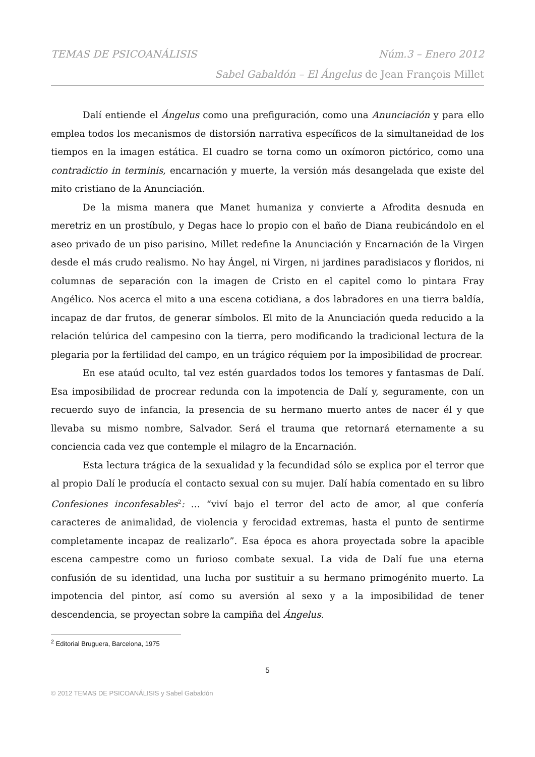TEMAS DE PSICOANÁLISIS Núm.3 – Enero 2012
Sabel Gabaldón – El Ángelus de Jean François Millet
Dalí entiende el Ángelus como una prefiguración, como una Anunciación y para ello emplea todos los mecanismos de distorsión narrativa específicos de la simultaneidad de los tiempos en la imagen estática. El cuadro se torna como un oxímoron pictórico, como una contradictio in terminis, encarnación y muerte, la versión más desangelada que existe del mito cristiano de la Anunciación.
De la misma manera que Manet humaniza y convierte a Afrodita desnuda en meretriz en un prostíbulo, y Degas hace lo propio con el baño de Diana reubicándolo en el aseo privado de un piso parisino, Millet redefine la Anunciación y Encarnación de la Virgen desde el más crudo realismo. No hay Ángel, ni Virgen, ni jardines paradisiacos y floridos, ni columnas de separación con la imagen de Cristo en el capitel como lo pintara Fray Angélico. Nos acerca el mito a una escena cotidiana, a dos labradores en una tierra baldía, incapaz de dar frutos, de generar símbolos. El mito de la Anunciación queda reducido a la relación telúrica del campesino con la tierra, pero modificando la tradicional lectura de la plegaria por la fertilidad del campo, en un trágico réquiem por la imposibilidad de procrear.
En ese ataúd oculto, tal vez estén guardados todos los temores y fantasmas de Dalí. Esa imposibilidad de procrear redunda con la impotencia de Dalí y, seguramente, con un recuerdo suyo de infancia, la presencia de su hermano muerto antes de nacer él y que llevaba su mismo nombre, Salvador. Será el trauma que retornará eternamente a su conciencia cada vez que contemple el milagro de la Encarnación.
Esta lectura trágica de la sexualidad y la fecundidad sólo se explica por el terror que al propio Dalí le producía el contacto sexual con su mujer. Dalí había comentado en su libro Confesiones inconfesables<sup>2</sup>: … “viví bajo el terror del acto de amor, al que confería caracteres de animalidad, de violencia y ferocidad extremas, hasta el punto de sentirme completamente incapaz de realizarlo”. Esa época es ahora proyectada sobre la apacible escena campestre como un furioso combate sexual. La vida de Dalí fue una eterna confusión de su identidad, una lucha por sustituir a su hermano primogénito muerto. La impotencia del pintor, así como su aversión al sexo y a la imposibilidad de tener descendencia, se proyectan sobre la campiña del Ángelus.
<sup>2</sup> Editorial Bruguera, Barcelona, 1975
5
© 2012 TEMAS DE PSICOANÁLISIS y Sabel Gabaldón